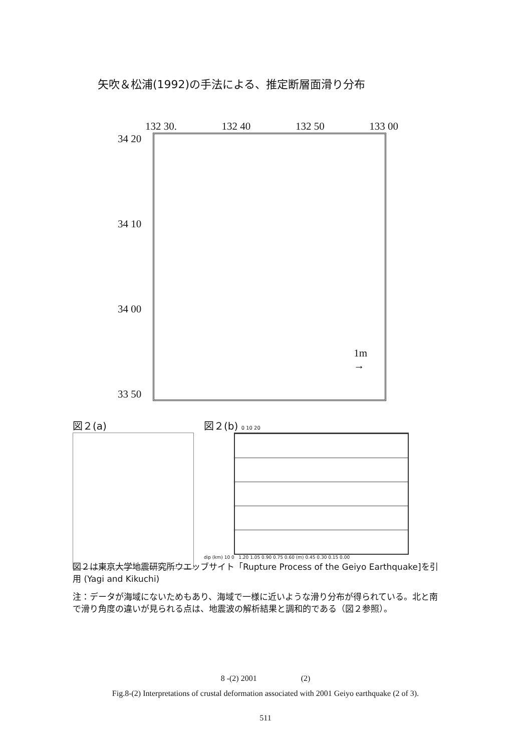矢吹＆松浦(1992)の手法による、推定断層面滑り分布
132 30. 132 40 132 50 133 00
34 20
34 10
34 00
33 50
1m
→
図２(a)
図２(b) 0 10 20
dip (km) 10 0 1.20 1.05 0.90 0.75 0.60 (m) 0.45 0.30 0.15 0.00
図２は東京大学地震研究所ウエッブサイト「Rupture Process of the Geiyo Earthquake]を引用 (Yagi and Kikuchi)
注：データが海域にないためもあり、海域で一様に近いような滑り分布が得られている。北と南で滑り角度の違いが見られる点は、地震波の解析結果と調和的である（図２参照）。
8 -(2) 2001 (2)
Fig.8-(2) Interpretations of crustal deformation associated with 2001 Geiyo earthquake (2 of 3).
511